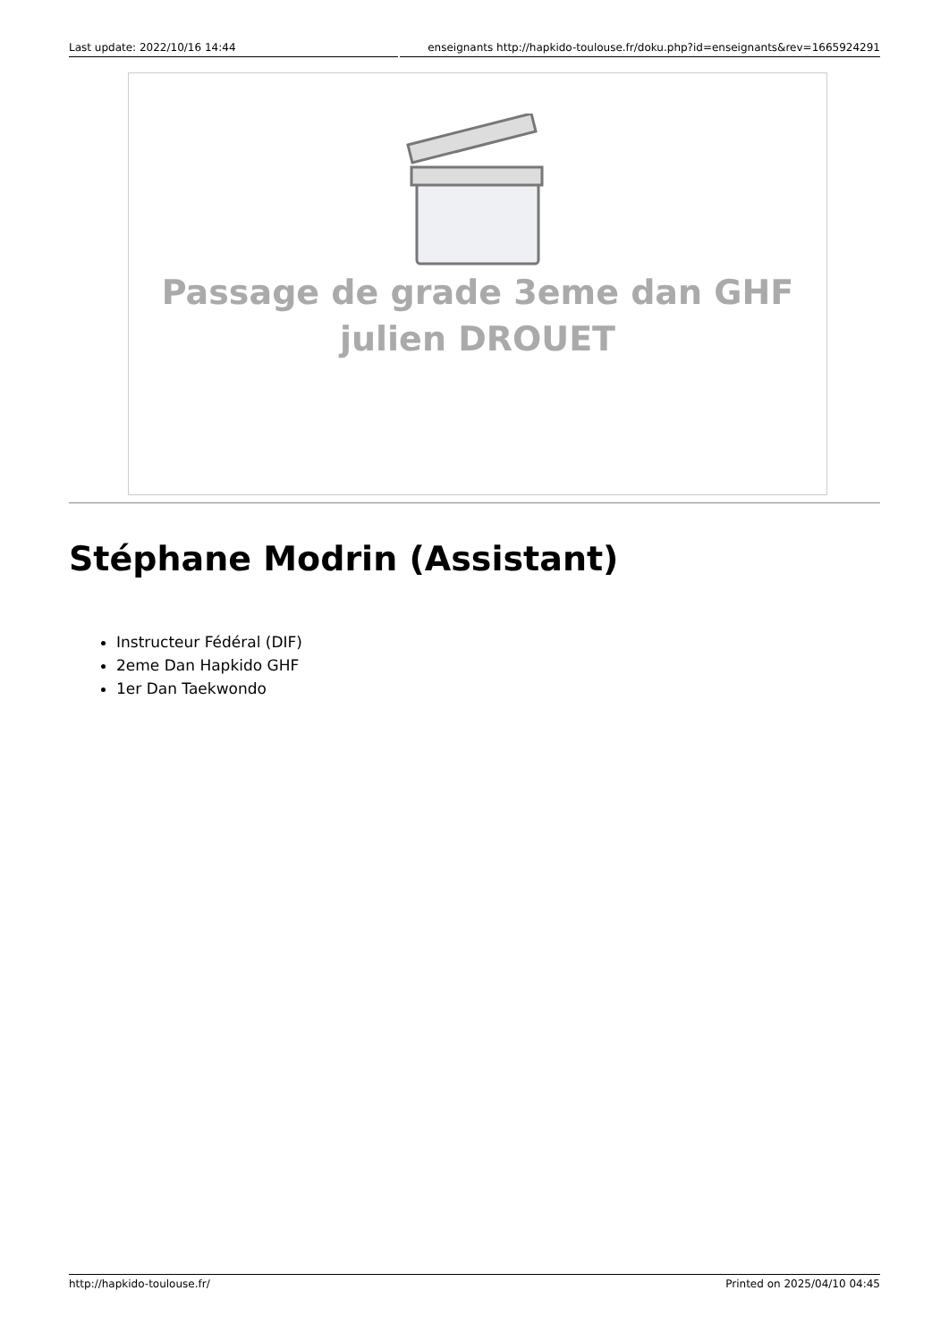Last update: 2022/10/16 14:44 enseignants http://hapkido-toulouse.fr/doku.php?id=enseignants&rev=1665924291
Passage de grade 3eme dan GHF
julien DROUET
Stéphane Modrin (Assistant)
Instructeur Fédéral (DIF)
2eme Dan Hapkido GHF
1er Dan Taekwondo
http://hapkido-toulouse.fr/ Printed on 2025/04/10 04:45